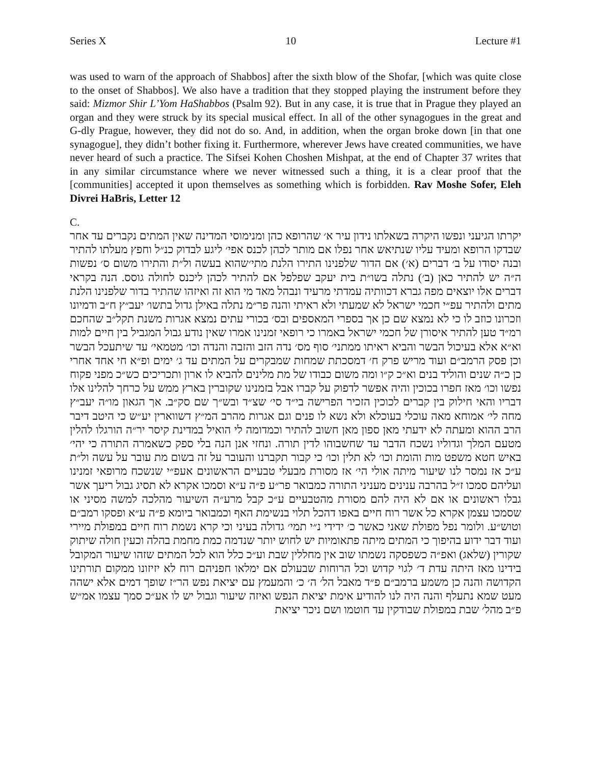Series X 10 Lecture #1
was used to warn of the approach of Shabbos] after the sixth blow of the Shofar, [which was quite close to the onset of Shabbos]. We also have a tradition that they stopped playing the instrument before they said: Mizmor Shir L’Yom HaShabbos (Psalm 92). But in any case, it is true that in Prague they played an organ and they were struck by its special musical effect. In all of the other synagogues in the great and G-dly Prague, however, they did not do so. And, in addition, when the organ broke down [in that one synagogue], they didn’t bother fixing it. Furthermore, wherever Jews have created communities, we have never heard of such a practice. The Sifsei Kohen Choshen Mishpat, at the end of Chapter 37 writes that in any similar circumstance where we never witnessed such a thing, it is a clear proof that the [communities] accepted it upon themselves as something which is forbidden. Rav Moshe Sofer, Eleh Divrei HaBris, Letter 12
C.
יקרתו הגיעני ונפשו היקרה בשאלתו נידון עיר א׳ שהרופא כהן ומנימוסי המדינה שאין המתים נקברים עד אחר שבדקו הרופא ומעיד עליו שנתיאש אחר נפלו אם מותר לכהן לכנס אפי׳ ליגע לבדוק כנ״ל וחפץ מעלתו להתיר ובנה יסודו על ב׳ דברים (א׳) אם הדור שלפנינו התירו הלנת מתי׳שהוא בעשה ול״ת והתירו משום ס׳ נפשות ה״ה יש להתיר כאן (ב׳) נתלה בשו״ת בית יעקב שפלפל אם להתיר לכהן ליכנס לחולה גוסס. הנה בקראי דברים אלו יוצאים מפה גברא דכוותיה עמדתי מרעיד ונבהל מאד מי הוא זה ואיזהו שהתיר בדור שלפנינו הלנת מתים ולהתיר עפ״י חכמי ישראל לא שמעתי ולא ראיתי והנה פר״מ נתלה באילן גדול בתשו׳ יעב״ץ ח״ב ודמיונו וזכרונו כוזב לו כי לא נמצא שם כן אך בספרי המאספים ובס׳ בכורי עתים נמצא אגרות משנת תקל״ב שהחכם רמ״ד טען להתיר איסורן של חכמי ישראל באמרו כי רופאי זמנינו אמרו שאין נודע גבול המגביל בין חיים למות וא״א אלא בעיכול הבשר והביא ראיתו ממתני׳ סוף מס׳ נדה הזב והזבה והנדה וכו׳ מטמאי׳ עד שיתעכל הבשר וכן פסק הרמב״ם ועוד מריש פרק ח׳ דמסכתת שמחות שמבקרים על המתים עד ג׳ ימים ופ״א חי אחד אחרי כן כ״ה שנים והוליד בנים וא״כ ק״ו ומה משום כבודו של מת מלינים להביא לו ארון ותכריכים כש״כ מפני פקוח נפשו וכו׳ מאז חפרו בכוכין והיה אפשר לדפוק על קברו אבל בזמנינו שקוברין בארץ ממש על כרחך להלינו אלו דבריו והאי חילוק בין קברים לכוכין הזכיר הפרישה בי״ד סי׳ שצ״ד ובש״ך שם סק״ב. אך הגאון מו״ה יעב״ץ מחה לי׳ אמוחא מאה עוכלי בעוכלא ולא נשא לו פנים וגם אגרות מהרב המ״ץ דשווארין יע״ש כי היטב דיבר הרב ההוא ומעתה לא ידעתי מאן ספון מאן חשוב להתיר וכמדומה לי הואיל במדינת קיסר יר״ה הורגלו להלין מטעם המלך וגדוליו נשכח הדבר עד שחשבוהו לדין תורה. ונחזי אנן הנה בלי ספק כשאמרה התורה כי יהי׳ באיש חטא משפט מות והומת וכו׳ לא תלין וכו׳ כי קבור תקברנו והעובר על זה בשום מת עובר על עשה ול״ת ע״כ אז נמסר לנו שיעור מיתה אולי הי׳ אז מסורת מבעלי טבעיים הראשונים אעפ״י שנשכח מרופאי זמנינו ועליהם סמכו ז״ל בהרבה ענינים מעניני התורה כמבואר פר״ע פ״ה ע״א וסמכו אקרא לא תסיג גבול ריעך אשר גבלו ראשונים או אם לא היה להם מסורת מהטבעיים ע״כ קבל מרע״ה השיעור מהלכה למשה מסיני או שסמכו עצמן אקרא כל אשר רוח חיים באפו דהכל תלוי בנשימת האף וכמבואר ביומא פ״ה ע״א ופסקו רמב״ם וטוש״ע. ולומר נפל מפולת שאני כאשר כ׳ ידידי נ״י תמי׳ גדולה בעיני וכי קרא נשמת רוח חיים במפולת מיירי ועוד דבר ידוע בהיפוך כי המתים מיתה פתאומיות יש לחוש יותר שנדמה כמת מחמת בהלה וכעין חולה שיתוק שקורין (שלאג) ואפ״ה כשפסקה נשמתו שוב אין מחללין שבת וע״כ כלל הוא לכל המתים שזהו שיעור המקובל בידינו מאז היתה עדת ד׳ לגוי קדוש וכל הרוחות שבעולם אם ימלאו חפניהם רוח לא יזיזונו ממקום תורתינו הקדושה והנה כן משמע ברמב״ם פ״ד מאבל הל׳ ה׳ כ׳ והמעמץ עם יציאת נפש הר״ז שופך דמים אלא ישהה מעט שמא נתעלף והנה היה לנו להודיע אימת יציאת הנפש ואיזה שיעור וגבול יש לו אע״כ סמך עצמו אמ״ש פ״ב מהל׳ שבת במפולת שבודקין עד חוטמו ושם ניכר יציאת